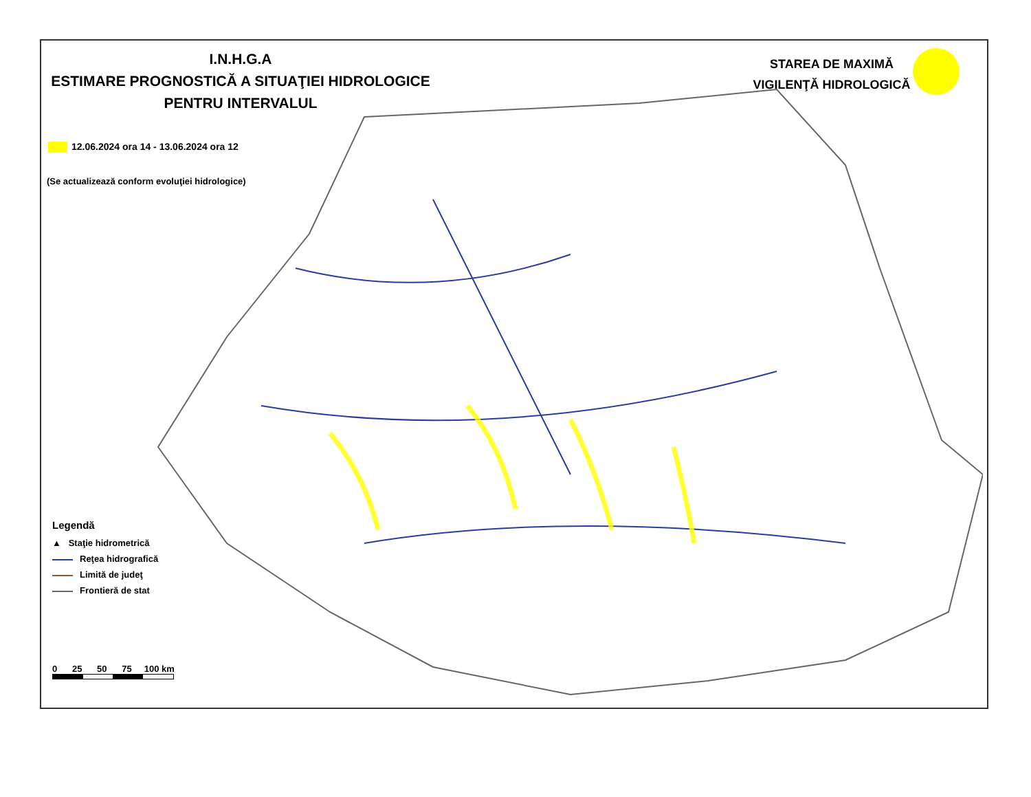I.N.H.G.A
ESTIMARE PROGNOSTICĂ A SITUAŢIEI HIDROLOGICE
PENTRU INTERVALUL
STAREA DE MAXIMĂ
VIGILENŢĂ HIDROLOGICĂ
12.06.2024 ora 14 - 13.06.2024 ora 12
(Se actualizează conform evoluţiei hidrologice)
Legendă
▲ Staţie hidrometrică
Reţea hidrografică
Limită de judeţ
Frontieră de stat
0 25 50 75 100 km